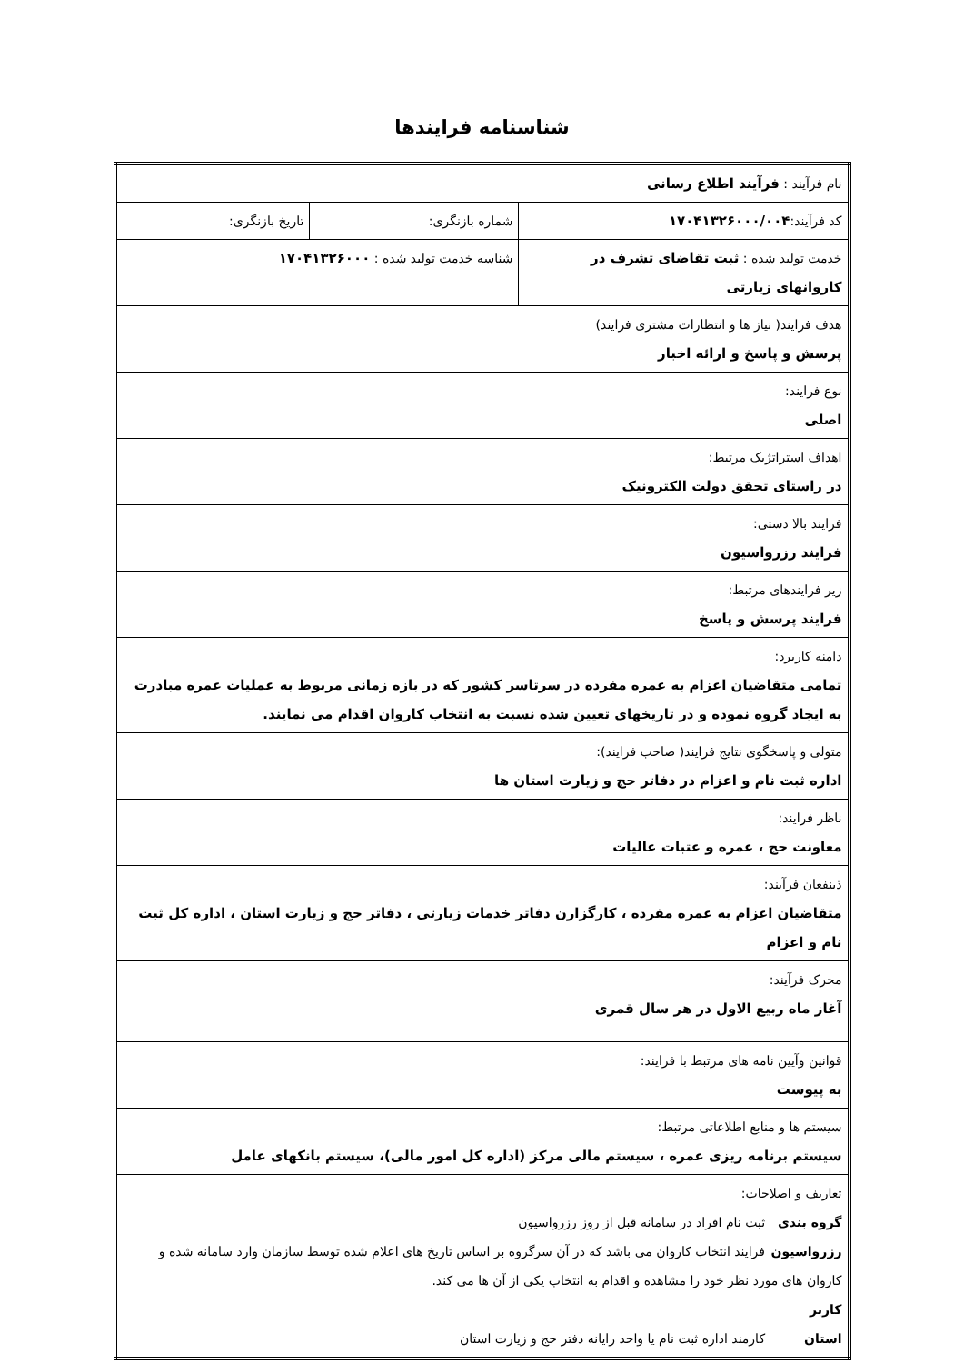شناسنامه فرایندها
| نام فرآیند : فرآیند اطلاع رسانی | | |
| کد فرآیند: ۱۷۰۴۱۳۲۶۰۰۰/۰۰۴ | شماره بازنگری: | تاریخ بازنگری: |
| خدمت تولید شده : ثبت تقاضای تشرف در کاروانهای زیارتی | شناسه خدمت تولید شده : ۱۷۰۴۱۳۲۶۰۰۰ | |
| هدف فرایند( نیاز ها و انتظارات مشتری فرایند) پرسش و پاسخ و ارائه اخبار | | |
| نوع فرایند: اصلی | | |
| اهداف استراتژیک مرتبط: در راستای تحقق دولت الکترونیک | | |
| فرایند بالا دستی: فرایند رزرواسیون | | |
| زیر فرایندهای مرتبط: فرایند پرسش و پاسخ | | |
| دامنه کاربرد: تمامی متقاضیان اعزام به عمره مفرده در سرتاسر کشور که در بازه زمانی مربوط به عملیات عمره مبادرت به ایجاد گروه نموده و در تاریخهای تعیین شده نسبت به انتخاب کاروان اقدام می نمایند. | | |
| متولی و پاسخگوی نتایج فرایند( صاحب فرایند): اداره ثبت نام و اعزام در دفاتر حج و زیارت استان ها | | |
| ناظر فرایند: معاونت حج ، عمره و عتبات عالیات | | |
| ذینفعان فرآیند: متقاضیان اعزام به عمره مفرده ، کارگزارن دفاتر خدمات زیارتی ، دفاتر حج و زیارت استان ، اداره کل ثبت نام و اعزام | | |
| محرک فرآیند: آغاز ماه ربیع الاول در هر سال قمری | | |
| قوانین وآیین نامه های مرتبط با فرایند: به پیوست | | |
| سیستم ها و منابع اطلاعاتی مرتبط: سیستم برنامه ریزی عمره ، سیستم مالی مرکز (اداره کل امور مالی)، سیستم بانکهای عامل | | |
| تعاریف و اصلاحات: گروه بندی ثبت نام افراد در سامانه قبل از روز رزرواسیون رزرواسیون فرایند انتخاب کاروان می باشد که در آن سرگروه بر اساس تاریخ های اعلام شده توسط سازمان وارد سامانه شده و کاروان های مورد نظر خود را مشاهده و اقدام به انتخاب یکی از آن ها می کند. کاربر استان کارمند اداره ثبت نام یا واحد رایانه دفتر حج و زیارت استان | | |